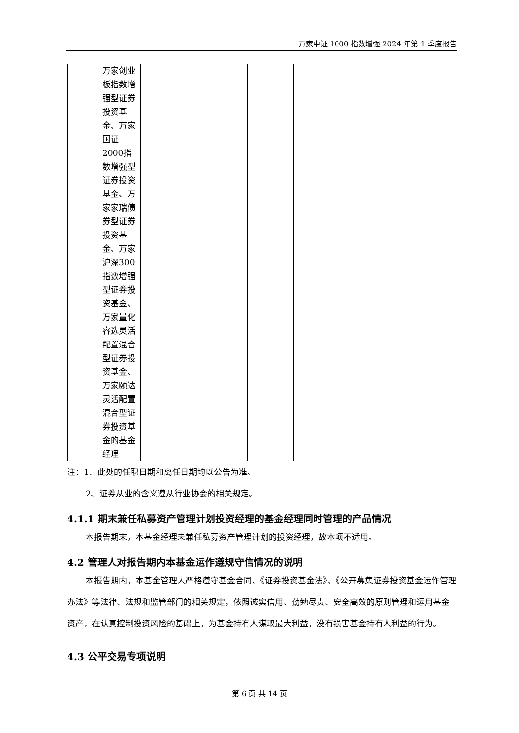万家中证 1000 指数增强 2024 年第 1 季度报告
| | 万家创业板指数增强型证券投资基金、万家国证2000指数增强型证券投资基金、万家家瑞债券型证券投资基金、万家沪深300指数增强型证券投资基金、万家量化睿选灵活配置混合型证券投资基金、万家颐达灵活配置混合型证券投资基金的基金经理 | | | | |
注：1、此处的任职日期和离任日期均以公告为准。
2、证券从业的含义遵从行业协会的相关规定。
4.1.1 期末兼任私募资产管理计划投资经理的基金经理同时管理的产品情况
本报告期末，本基金经理未兼任私募资产管理计划的投资经理，故本项不适用。
4.2 管理人对报告期内本基金运作遵规守信情况的说明
本报告期内，本基金管理人严格遵守基金合同、《证券投资基金法》、《公开募集证券投资基金运作管理办法》等法律、法规和监管部门的相关规定，依照诚实信用、勤勉尽责、安全高效的原则管理和运用基金资产，在认真控制投资风险的基础上，为基金持有人谋取最大利益，没有损害基金持有人利益的行为。
4.3 公平交易专项说明
第 6 页 共 14 页